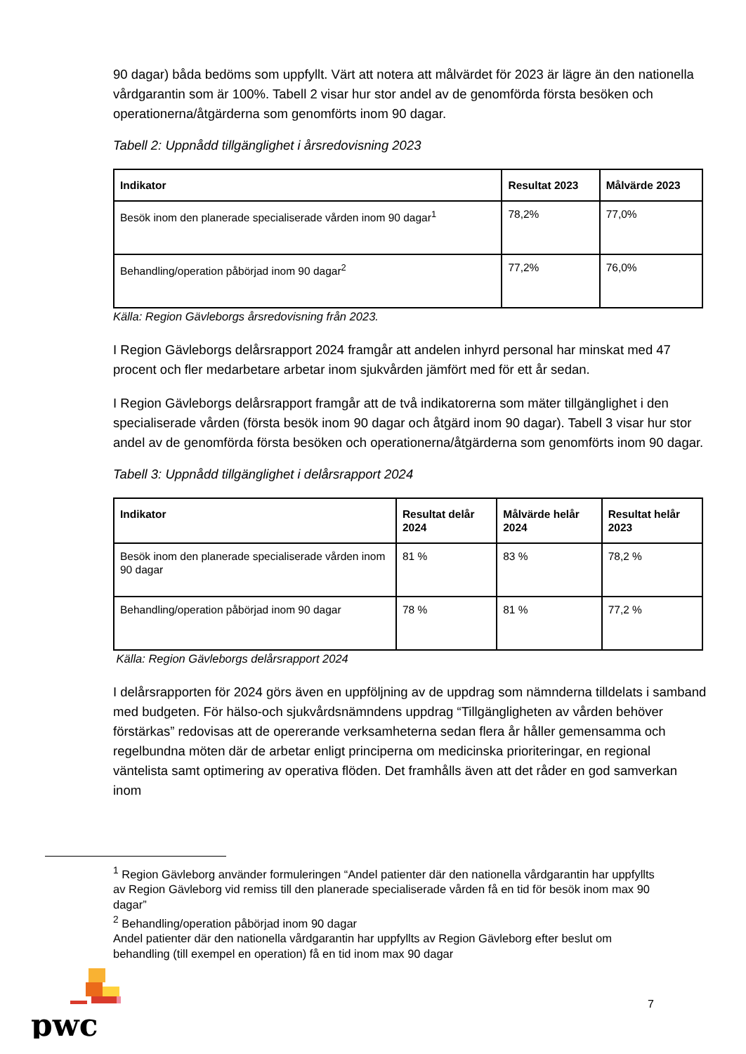90 dagar) båda bedöms som uppfyllt. Värt att notera att målvärdet för 2023 är lägre än den nationella vårdgarantin som är 100%. Tabell 2 visar hur stor andel av de genomförda första besöken och operationerna/åtgärderna som genomförts inom 90 dagar.
Tabell 2: Uppnådd tillgänglighet i årsredovisning 2023
| Indikator | Resultat 2023 | Målvärde 2023 |
| --- | --- | --- |
| Besök inom den planerade specialiserade vården inom 90 dagar<sup>1</sup> | 78,2% | 77,0% |
| Behandling/operation påbörjad inom 90 dagar<sup>2</sup> | 77,2% | 76,0% |
Källa: Region Gävleborgs årsredovisning från 2023.
I Region Gävleborgs delårsrapport 2024 framgår att andelen inhyrd personal har minskat med 47 procent och fler medarbetare arbetar inom sjukvården jämfört med för ett år sedan.
I Region Gävleborgs delårsrapport framgår att de två indikatorerna som mäter tillgänglighet i den specialiserade vården (första besök inom 90 dagar och åtgärd inom 90 dagar). Tabell 3 visar hur stor andel av de genomförda första besöken och operationerna/åtgärderna som genomförts inom 90 dagar.
Tabell 3: Uppnådd tillgänglighet i delårsrapport 2024
| Indikator | Resultat delår 2024 | Målvärde helår 2024 | Resultat helår 2023 |
| --- | --- | --- | --- |
| Besök inom den planerade specialiserade vården inom 90 dagar | 81 % | 83 % | 78,2 % |
| Behandling/operation påbörjad inom 90 dagar | 78 % | 81 % | 77,2 % |
Källa: Region Gävleborgs delårsrapport 2024
I delårsrapporten för 2024 görs även en uppföljning av de uppdrag som nämnderna tilldelats i samband med budgeten. För hälso-och sjukvårdsnämndens uppdrag “Tillgängligheten av vården behöver förstärkas” redovisas att de opererande verksamheterna sedan flera år håller gemensamma och regelbundna möten där de arbetar enligt principerna om medicinska prioriteringar, en regional väntelista samt optimering av operativa flöden. Det framhålls även att det råder en god samverkan inom
<sup>1</sup> Region Gävleborg använder formuleringen “Andel patienter där den nationella vårdgarantin har uppfyllts av Region Gävleborg vid remiss till den planerade specialiserade vården få en tid för besök inom max 90 dagar”
<sup>2</sup> Behandling/operation påbörjad inom 90 dagar
Andel patienter där den nationella vårdgarantin har uppfyllts av Region Gävleborg efter beslut om behandling (till exempel en operation) få en tid inom max 90 dagar
pwc
7